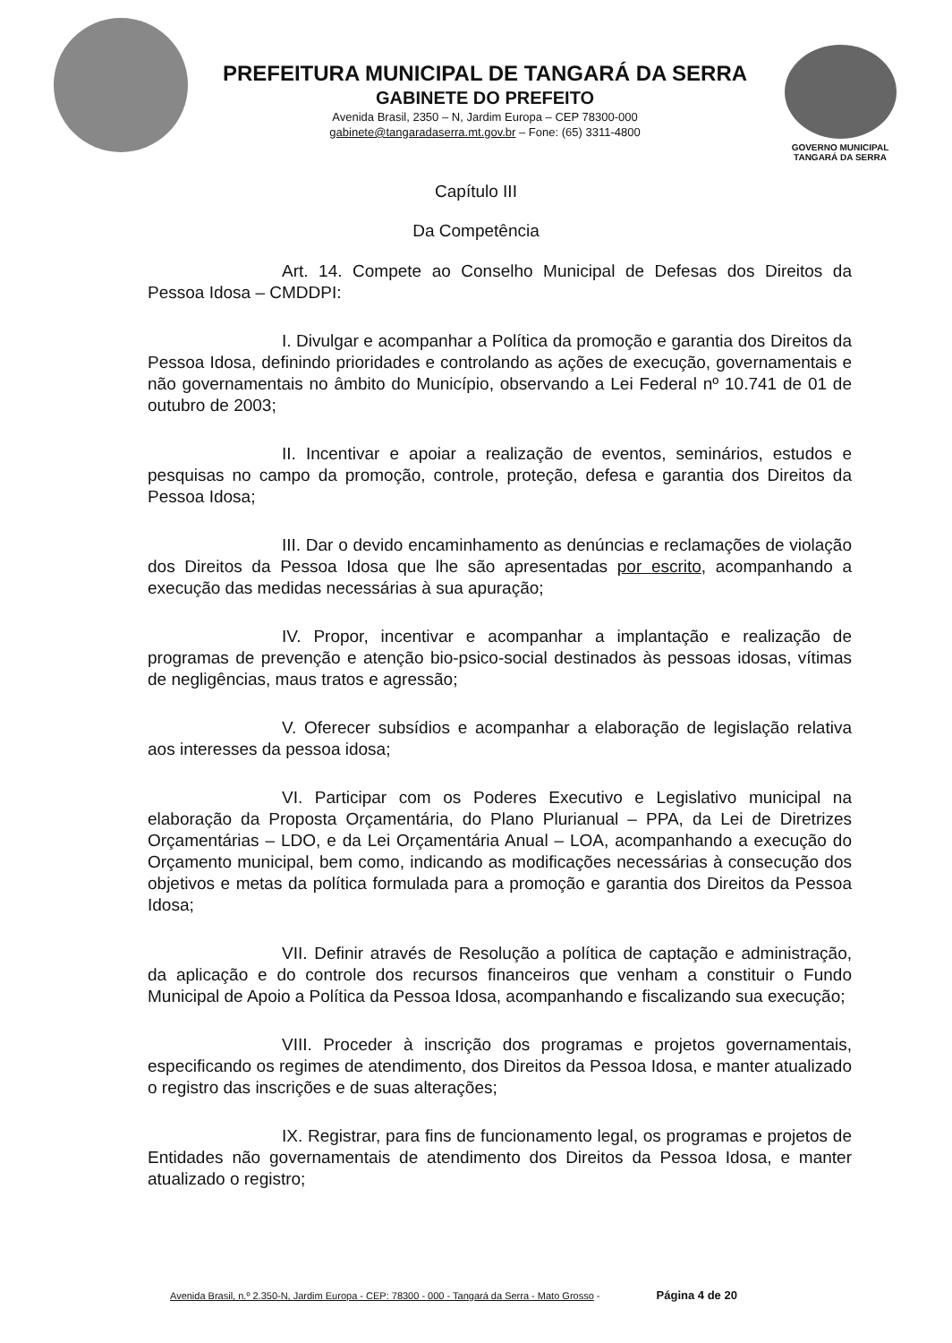PREFEITURA MUNICIPAL DE TANGARÁ DA SERRA
GABINETE DO PREFEITO
Avenida Brasil, 2350 – N, Jardim Europa – CEP 78300-000
gabinete@tangaradaserra.mt.gov.br – Fone: (65) 3311-4800
GOVERNO MUNICIPAL
TANGARÁ DA SERRA
Capítulo III
Da Competência
Art. 14. Compete ao Conselho Municipal de Defesas dos Direitos da Pessoa Idosa – CMDDPI:
I. Divulgar e acompanhar a Política da promoção e garantia dos Direitos da Pessoa Idosa, definindo prioridades e controlando as ações de execução, governamentais e não governamentais no âmbito do Município, observando a Lei Federal nº 10.741 de 01 de outubro de 2003;
II. Incentivar e apoiar a realização de eventos, seminários, estudos e pesquisas no campo da promoção, controle, proteção, defesa e garantia dos Direitos da Pessoa Idosa;
III. Dar o devido encaminhamento as denúncias e reclamações de violação dos Direitos da Pessoa Idosa que lhe são apresentadas por escrito, acompanhando a execução das medidas necessárias à sua apuração;
IV. Propor, incentivar e acompanhar a implantação e realização de programas de prevenção e atenção bio-psico-social destinados às pessoas idosas, vítimas de negligências, maus tratos e agressão;
V. Oferecer subsídios e acompanhar a elaboração de legislação relativa aos interesses da pessoa idosa;
VI. Participar com os Poderes Executivo e Legislativo municipal na elaboração da Proposta Orçamentária, do Plano Plurianual – PPA, da Lei de Diretrizes Orçamentárias – LDO, e da Lei Orçamentária Anual – LOA, acompanhando a execução do Orçamento municipal, bem como, indicando as modificações necessárias à consecução dos objetivos e metas da política formulada para a promoção e garantia dos Direitos da Pessoa Idosa;
VII. Definir através de Resolução a política de captação e administração, da aplicação e do controle dos recursos financeiros que venham a constituir o Fundo Municipal de Apoio a Política da Pessoa Idosa, acompanhando e fiscalizando sua execução;
VIII. Proceder à inscrição dos programas e projetos governamentais, especificando os regimes de atendimento, dos Direitos da Pessoa Idosa, e manter atualizado o registro das inscrições e de suas alterações;
IX. Registrar, para fins de funcionamento legal, os programas e projetos de Entidades não governamentais de atendimento dos Direitos da Pessoa Idosa, e manter atualizado o registro;
Avenida Brasil, n.º 2.350-N, Jardim Europa - CEP: 78300 - 000 - Tangará da Serra - Mato Grosso - Página 4 de 20